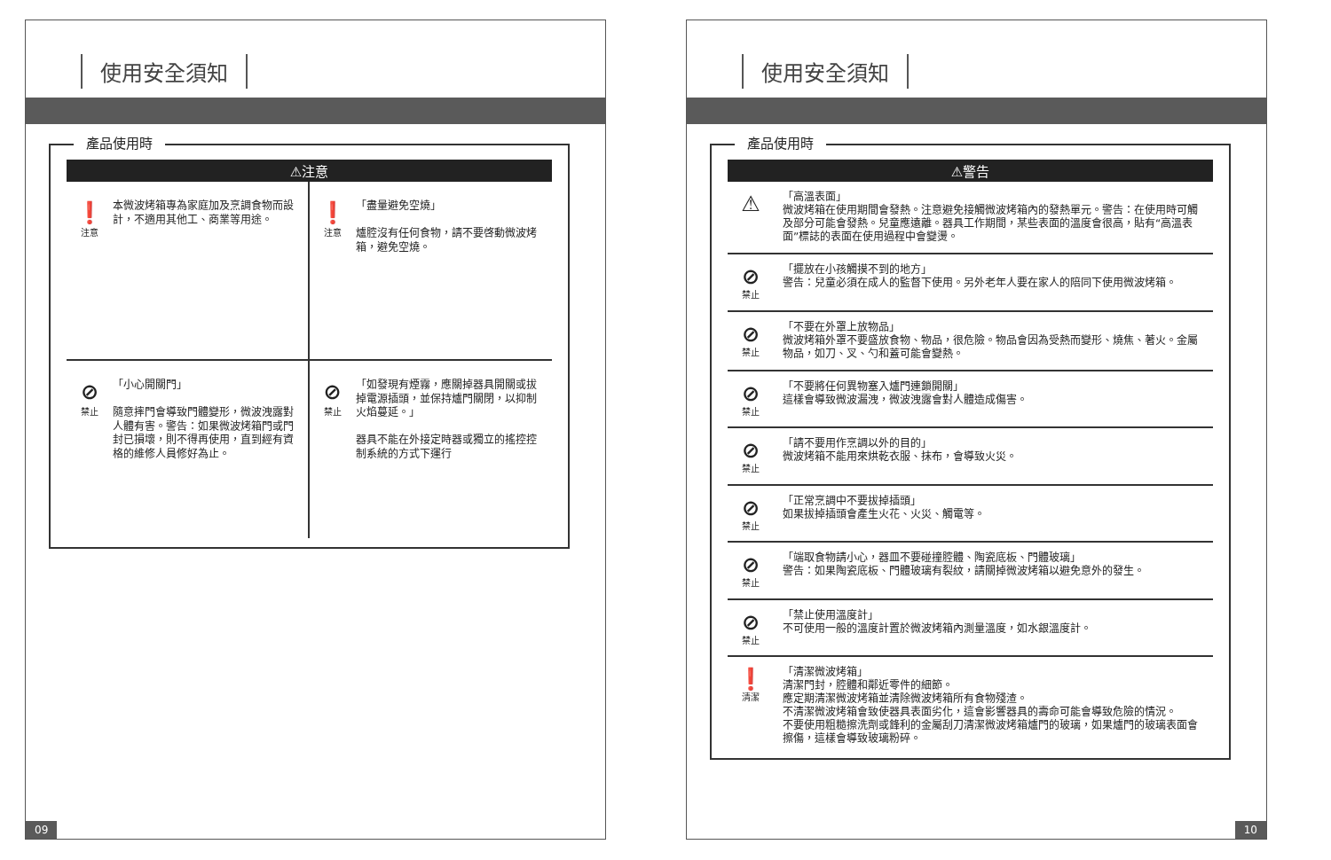使用安全須知
產品使用時
⚠注意
❗
注意
本微波烤箱專為家庭加及烹調食物而設計，不適用其他工、商業等用途。
❗
注意
「盡量避免空燒」
爐腔沒有任何食物，請不要啓動微波烤箱，避免空燒。
⊘
禁止
「小心開關門」
隨意摔門會導致門體變形，微波洩露對人體有害。警告：如果微波烤箱門或門封已損壞，則不得再使用，直到經有資格的維修人員修好為止。
⊘
禁止
「如發現有煙霧，應關掉器具開關或拔掉電源插頭，並保持爐門關閉，以抑制火焰蔓延。」
器具不能在外接定時器或獨立的搖控控制系統的方式下運行
09
使用安全須知
產品使用時
⚠警告
⚠
「高溫表面」
微波烤箱在使用期間會發熱。注意避免接觸微波烤箱內的發熱單元。警告：在使用時可觸及部分可能會發熱。兒童應遠離。器具工作期間，某些表面的溫度會很高，貼有“高溫表面”標誌的表面在使用過程中會變燙。
⊘
禁止
「擺放在小孩觸摸不到的地方」
警告：兒童必須在成人的監督下使用。另外老年人要在家人的陪同下使用微波烤箱。
⊘
禁止
「不要在外罩上放物品」
微波烤箱外罩不要盛放食物、物品，很危險。物品會因為受熱而變形、燒焦、著火。金屬物品，如刀、叉、勺和蓋可能會變熱。
⊘
禁止
「不要將任何異物塞入爐門連鎖開關」
這樣會導致微波漏洩，微波洩露會對人體造成傷害。
⊘
禁止
「請不要用作烹調以外的目的」
微波烤箱不能用來烘乾衣服、抹布，會導致火災。
⊘
禁止
「正常烹調中不要拔掉插頭」
如果拔掉插頭會產生火花、火災、觸電等。
⊘
禁止
「端取食物請小心，器皿不要碰撞腔體、陶瓷底板、門體玻璃」
警告：如果陶瓷底板、門體玻璃有裂紋，請關掉微波烤箱以避免意外的發生。
⊘
禁止
「禁止使用溫度計」
不可使用一般的溫度計置於微波烤箱內測量溫度，如水銀溫度計。
❗
清潔
「清潔微波烤箱」
清潔門封，腔體和鄰近零件的細節。
應定期清潔微波烤箱並清除微波烤箱所有食物殘渣。
不清潔微波烤箱會致使器具表面劣化，這會影響器具的壽命可能會導致危險的情況。
不要使用粗糙擦洗劑或鋒利的金屬刮刀清潔微波烤箱爐門的玻璃，如果爐門的玻璃表面會擦傷，這樣會導致玻璃粉碎。
10